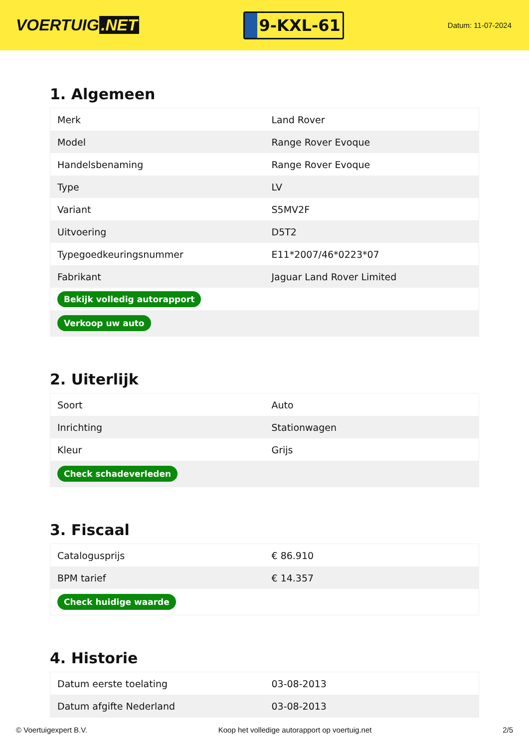VOERTUIG.NET
9-KXL-61
Datum: 11-07-2024
1. Algemeen
| Merk | Land Rover |
| Model | Range Rover Evoque |
| Handelsbenaming | Range Rover Evoque |
| Type | LV |
| Variant | S5MV2F |
| Uitvoering | D5T2 |
| Typegoedkeuringsnummer | E11*2007/46*0223*07 |
| Fabrikant | Jaguar Land Rover Limited |
| Bekijk volledig autorapport | |
| Verkoop uw auto | |
2. Uiterlijk
| Soort | Auto |
| Inrichting | Stationwagen |
| Kleur | Grijs |
| Check schadeverleden | |
3. Fiscaal
| Catalogusprijs | € 86.910 |
| BPM tarief | € 14.357 |
| Check huidige waarde | |
4. Historie
| Datum eerste toelating | 03-08-2013 |
| Datum afgifte Nederland | 03-08-2013 |
© Voertuigexpert B.V. Koop het volledige autorapport op voertuig.net 2/5